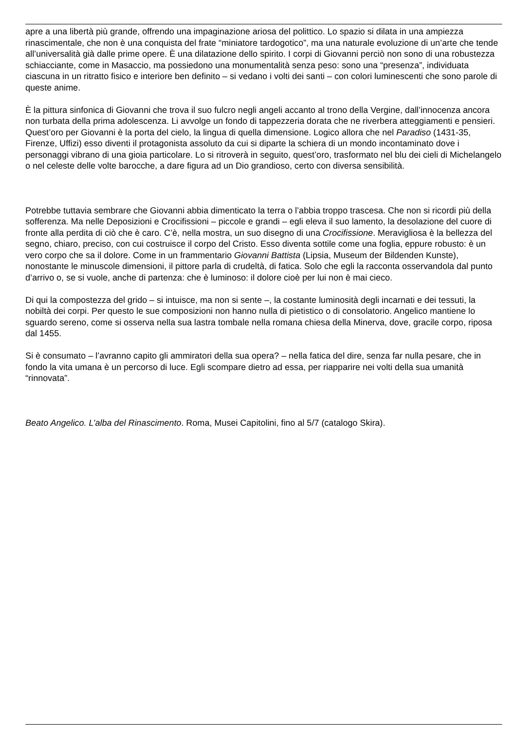apre a una libertà più grande, offrendo una impaginazione ariosa del polittico. Lo spazio si dilata in una ampiezza rinascimentale, che non è una conquista del frate “miniatore tardogotico”, ma una naturale evoluzione di un’arte che tende all’universalità già dalle prime opere. È una dilatazione dello spirito. I corpi di Giovanni perciò non sono di una robustezza schiacciante, come in Masaccio, ma possiedono una monumentalità senza peso: sono una “presenza”, individuata ciascuna in un ritratto fisico e interiore ben definito – si vedano i volti dei santi – con colori luminescenti che sono parole di queste anime.
È la pittura sinfonica di Giovanni che trova il suo fulcro negli angeli accanto al trono della Vergine, dall’innocenza ancora non turbata della prima adolescenza. Li avvolge un fondo di tappezzeria dorata che ne riverbera atteggiamenti e pensieri. Quest’oro per Giovanni è la porta del cielo, la lingua di quella dimensione. Logico allora che nel Paradiso (1431-35, Firenze, Uffizi) esso diventi il protagonista assoluto da cui si diparte la schiera di un mondo incontaminato dove i personaggi vibrano di una gioia particolare. Lo si ritroverà in seguito, quest’oro, trasformato nel blu dei cieli di Michelangelo o nel celeste delle volte barocche, a dare figura ad un Dio grandioso, certo con diversa sensibilità.
Potrebbe tuttavia sembrare che Giovanni abbia dimenticato la terra o l’abbia troppo trascesa. Che non si ricordi più della sofferenza. Ma nelle Deposizioni e Crocifissioni – piccole e grandi – egli eleva il suo lamento, la desolazione del cuore di fronte alla perdita di ciò che è caro. C’è, nella mostra, un suo disegno di una Crocifissione. Meravigliosa è la bellezza del segno, chiaro, preciso, con cui costruisce il corpo del Cristo. Esso diventa sottile come una foglia, eppure robusto: è un vero corpo che sa il dolore. Come in un frammentario Giovanni Battista (Lipsia, Museum der Bildenden Kunste), nonostante le minuscole dimensioni, il pittore parla di crudeltà, di fatica. Solo che egli la racconta osservandola dal punto d’arrivo o, se si vuole, anche di partenza: che è luminoso: il dolore cioè per lui non è mai cieco.
Di qui la compostezza del grido – si intuisce, ma non si sente –, la costante luminosità degli incarnati e dei tessuti, la nobiltà dei corpi. Per questo le sue composizioni non hanno nulla di pietistico o di consolatorio. Angelico mantiene lo sguardo sereno, come si osserva nella sua lastra tombale nella romana chiesa della Minerva, dove, gracile corpo, riposa dal 1455.
Si è consumato – l’avranno capito gli ammiratori della sua opera? – nella fatica del dire, senza far nulla pesare, che in fondo la vita umana è un percorso di luce. Egli scompare dietro ad essa, per riapparire nei volti della sua umanità “rinnovata”.
Beato Angelico. L’alba del Rinascimento. Roma, Musei Capitolini, fino al 5/7 (catalogo Skira).